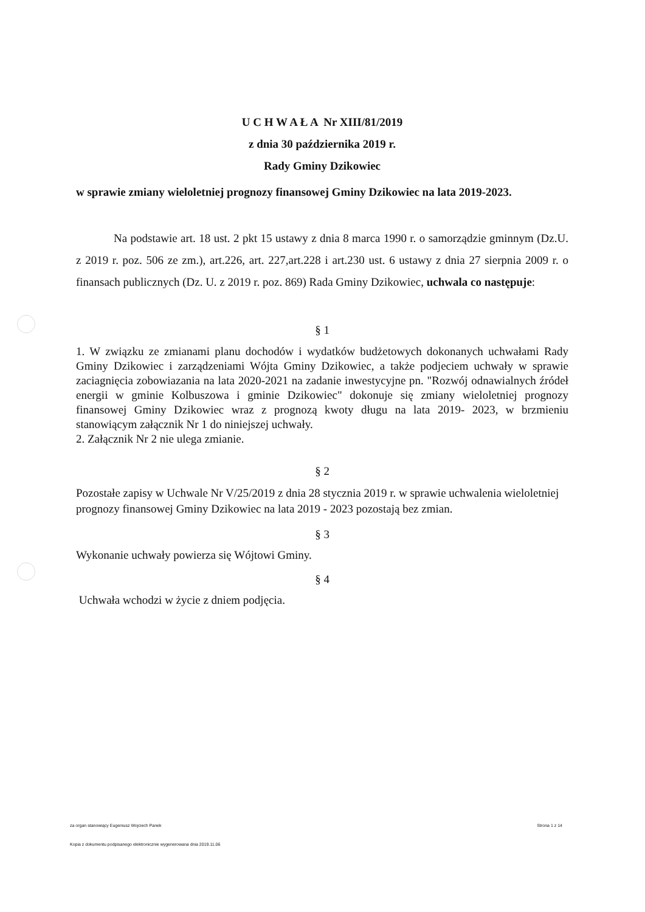U C H W A Ł A Nr XIII/81/2019
z dnia 30 października 2019 r.
Rady Gminy Dzikowiec
w sprawie zmiany wieloletniej prognozy finansowej Gminy Dzikowiec na lata 2019-2023.
Na podstawie art. 18 ust. 2 pkt 15 ustawy z dnia 8 marca 1990 r. o samorządzie gminnym (Dz.U. z 2019 r. poz. 506 ze zm.), art.226, art. 227,art.228 i art.230 ust. 6 ustawy z dnia 27 sierpnia 2009 r. o finansach publicznych (Dz. U. z 2019 r. poz. 869) Rada Gminy Dzikowiec, uchwala co następuje:
§ 1
1. W związku ze zmianami planu dochodów i wydatków budżetowych dokonanych uchwałami Rady Gminy Dzikowiec i zarządzeniami Wójta Gminy Dzikowiec, a także podjeciem uchwały w sprawie zaciagnięcia zobowiazania na lata 2020-2021 na zadanie inwestycyjne pn. "Rozwój odnawialnych źródeł energii w gminie Kolbuszowa i gminie Dzikowiec" dokonuje się zmiany wieloletniej prognozy finansowej Gminy Dzikowiec wraz z prognozą kwoty długu na lata 2019- 2023, w brzmieniu stanowiącym załącznik Nr 1 do niniejszej uchwały.
2. Załącznik Nr 2 nie ulega zmianie.
§ 2
Pozostałe zapisy w Uchwale Nr V/25/2019 z dnia 28 stycznia 2019 r. w sprawie uchwalenia wieloletniej prognozy finansowej Gminy Dzikowiec na lata 2019 - 2023 pozostają bez zmian.
§ 3
Wykonanie uchwały powierza się Wójtowi Gminy.
§ 4
Uchwała wchodzi w życie z dniem podjęcia.
za organ stanowiący Eugeniusz Wojciech Panek Strona 1 z 14
Kopia z dokumentu podpisanego elektronicznie wygenerowana dnia 2019.11.06